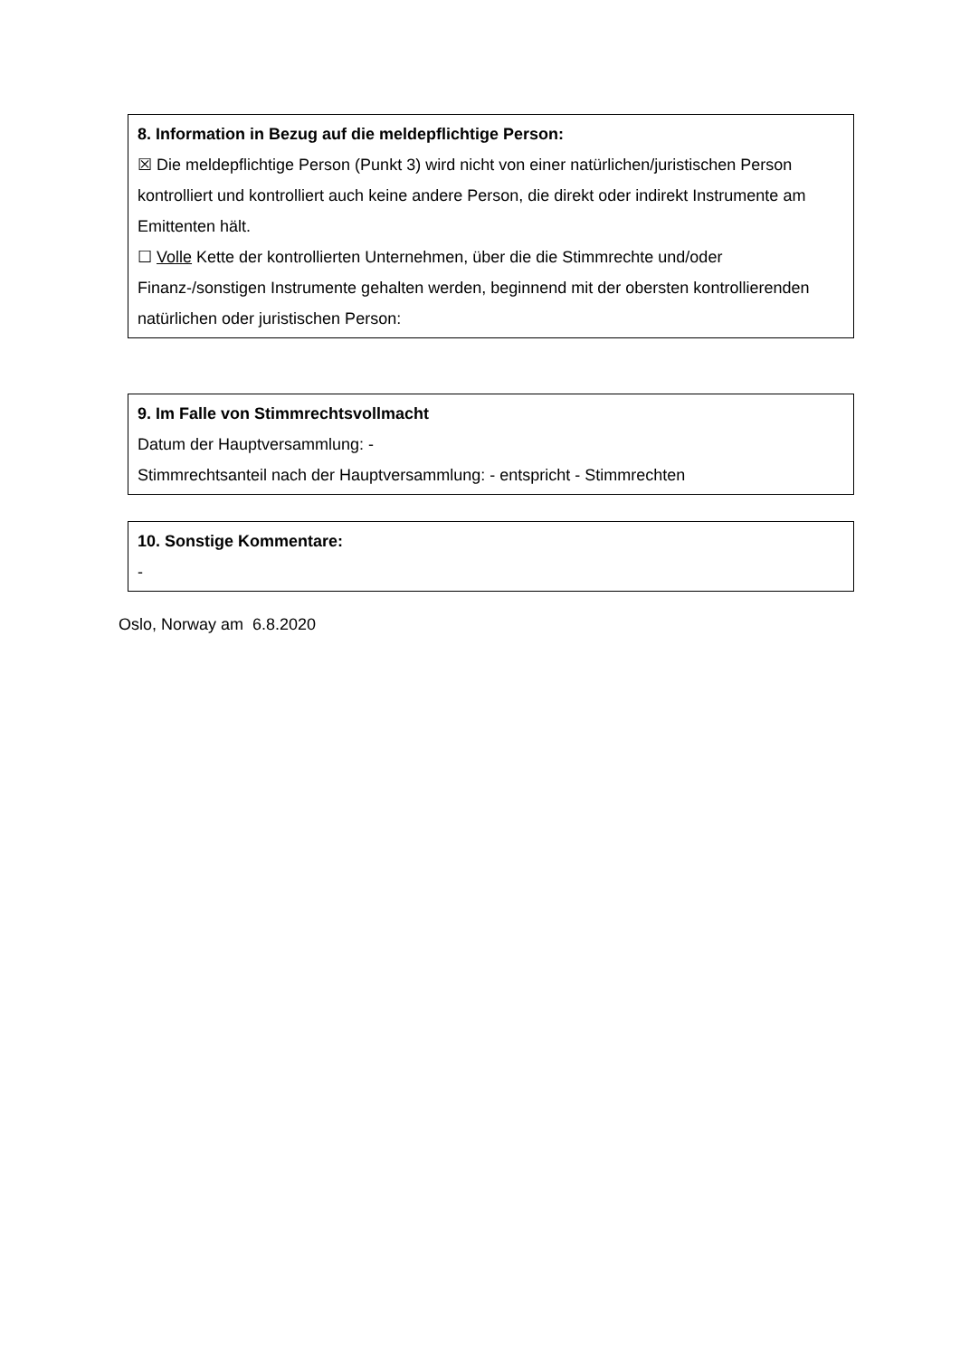8. Information in Bezug auf die meldepflichtige Person:
☒ Die meldepflichtige Person (Punkt 3) wird nicht von einer natürlichen/juristischen Person kontrolliert und kontrolliert auch keine andere Person, die direkt oder indirekt Instrumente am Emittenten hält.
☐ Volle Kette der kontrollierten Unternehmen, über die die Stimmrechte und/oder Finanz-/sonstigen Instrumente gehalten werden, beginnend mit der obersten kontrollierenden natürlichen oder juristischen Person:
9. Im Falle von Stimmrechtsvollmacht
Datum der Hauptversammlung: -
Stimmrechtsanteil nach der Hauptversammlung: - entspricht - Stimmrechten
10. Sonstige Kommentare:
-
Oslo, Norway am 6.8.2020